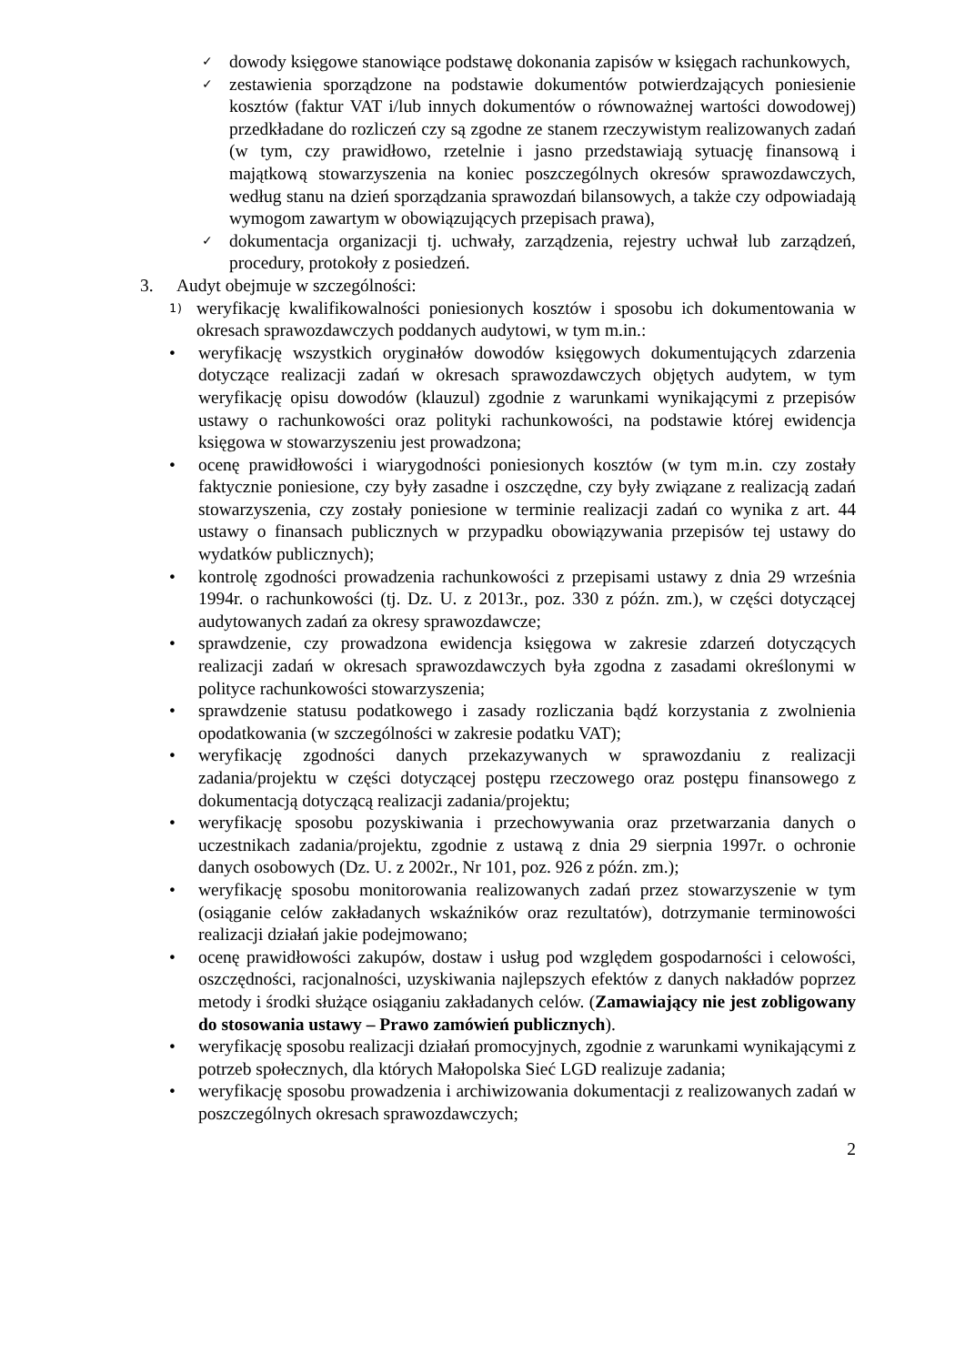✓ dowody księgowe stanowiące podstawę dokonania zapisów w księgach rachunkowych,
✓ zestawienia sporządzone na podstawie dokumentów potwierdzających poniesienie kosztów (faktur VAT i/lub innych dokumentów o równoważnej wartości dowodowej) przedkładane do rozliczeń czy są zgodne ze stanem rzeczywistym realizowanych zadań (w tym, czy prawidłowo, rzetelnie i jasno przedstawiają sytuację finansową i majątkową stowarzyszenia na koniec poszczególnych okresów sprawozdawczych, według stanu na dzień sporządzania sprawozdań bilansowych, a także czy odpowiadają wymogom zawartym w obowiązujących przepisach prawa),
✓ dokumentacja organizacji tj. uchwały, zarządzenia, rejestry uchwał lub zarządzeń, procedury, protokoły z posiedzeń.
3. Audyt obejmuje w szczególności:
1) weryfikację kwalifikowalności poniesionych kosztów i sposobu ich dokumentowania w okresach sprawozdawczych poddanych audytowi, w tym m.in.:
• weryfikację wszystkich oryginałów dowodów księgowych dokumentujących zdarzenia dotyczące realizacji zadań w okresach sprawozdawczych objętych audytem, w tym weryfikację opisu dowodów (klauzul) zgodnie z warunkami wynikającymi z przepisów ustawy o rachunkowości oraz polityki rachunkowości, na podstawie której ewidencja księgowa w stowarzyszeniu jest prowadzona;
• ocenę prawidłowości i wiarygodności poniesionych kosztów (w tym m.in. czy zostały faktycznie poniesione, czy były zasadne i oszczędne, czy były związane z realizacją zadań stowarzyszenia, czy zostały poniesione w terminie realizacji zadań co wynika z art. 44 ustawy o finansach publicznych w przypadku obowiązywania przepisów tej ustawy do wydatków publicznych);
• kontrolę zgodności prowadzenia rachunkowości z przepisami ustawy z dnia 29 września 1994r. o rachunkowości (tj. Dz. U. z 2013r., poz. 330 z późn. zm.), w części dotyczącej audytowanych zadań za okresy sprawozdawcze;
• sprawdzenie, czy prowadzona ewidencja księgowa w zakresie zdarzeń dotyczących realizacji zadań w okresach sprawozdawczych była zgodna z zasadami określonymi w polityce rachunkowości stowarzyszenia;
• sprawdzenie statusu podatkowego i zasady rozliczania bądź korzystania z zwolnienia opodatkowania (w szczególności w zakresie podatku VAT);
• weryfikację zgodności danych przekazywanych w sprawozdaniu z realizacji zadania/projektu w części dotyczącej postępu rzeczowego oraz postępu finansowego z dokumentacją dotyczącą realizacji zadania/projektu;
• weryfikację sposobu pozyskiwania i przechowywania oraz przetwarzania danych o uczestnikach zadania/projektu, zgodnie z ustawą z dnia 29 sierpnia 1997r. o ochronie danych osobowych (Dz. U. z 2002r., Nr 101, poz. 926 z późn. zm.);
• weryfikację sposobu monitorowania realizowanych zadań przez stowarzyszenie w tym (osiąganie celów zakładanych wskaźników oraz rezultatów), dotrzymanie terminowości realizacji działań jakie podejmowano;
• ocenę prawidłowości zakupów, dostaw i usług pod względem gospodarności i celowości, oszczędności, racjonalności, uzyskiwania najlepszych efektów z danych nakładów poprzez metody i środki służące osiąganiu zakładanych celów. (Zamawiający nie jest zobligowany do stosowania ustawy – Prawo zamówień publicznych).
• weryfikację sposobu realizacji działań promocyjnych, zgodnie z warunkami wynikającymi z potrzeb społecznych, dla których Małopolska Sieć LGD realizuje zadania;
• weryfikację sposobu prowadzenia i archiwizowania dokumentacji z realizowanych zadań w poszczególnych okresach sprawozdawczych;
2